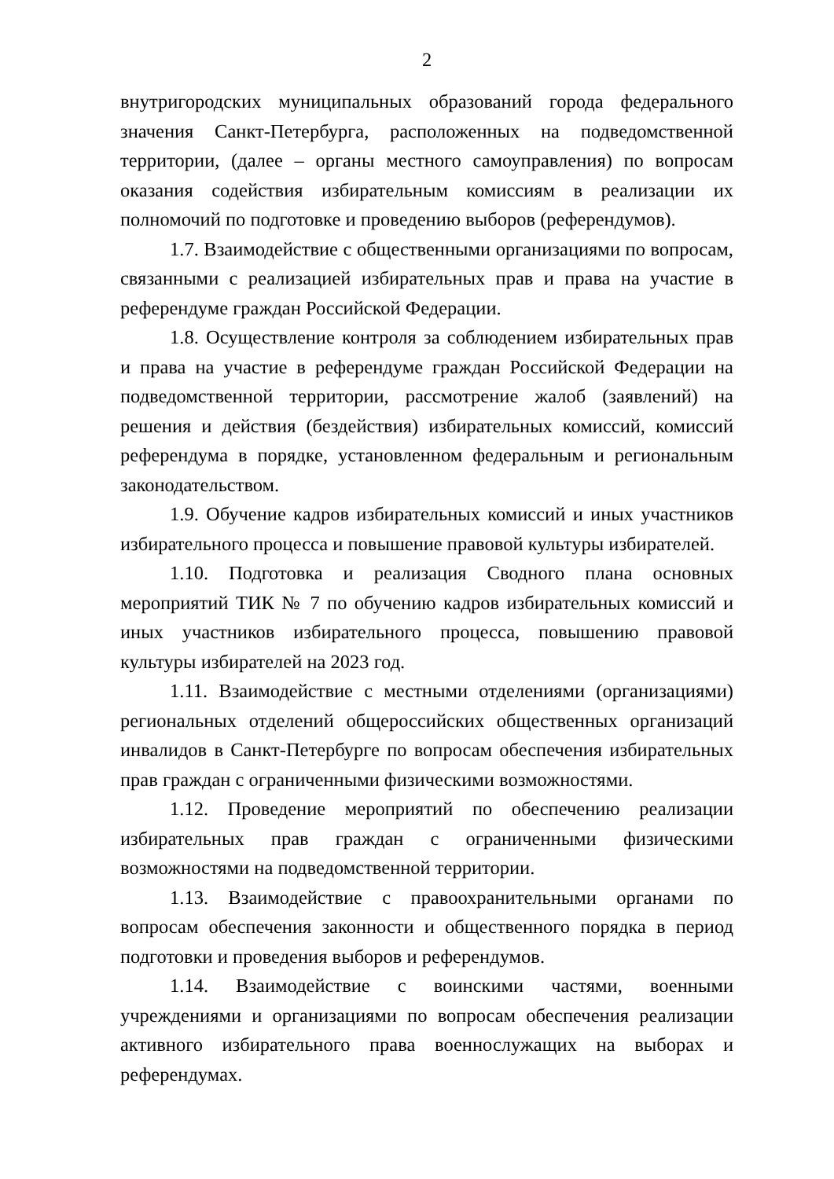2
внутригородских муниципальных образований города федерального значения Санкт-Петербурга, расположенных на подведомственной территории, (далее – органы местного самоуправления) по вопросам оказания содействия избирательным комиссиям в реализации их полномочий по подготовке и проведению выборов (референдумов).
1.7. Взаимодействие с общественными организациями по вопросам, связанными с реализацией избирательных прав и права на участие в референдуме граждан Российской Федерации.
1.8. Осуществление контроля за соблюдением избирательных прав и права на участие в референдуме граждан Российской Федерации на подведомственной территории, рассмотрение жалоб (заявлений) на решения и действия (бездействия) избирательных комиссий, комиссий референдума в порядке, установленном федеральным и региональным законодательством.
1.9. Обучение кадров избирательных комиссий и иных участников избирательного процесса и повышение правовой культуры избирателей.
1.10. Подготовка и реализация Сводного плана основных мероприятий ТИК № 7 по обучению кадров избирательных комиссий и иных участников избирательного процесса, повышению правовой культуры избирателей на 2023 год.
1.11. Взаимодействие с местными отделениями (организациями) региональных отделений общероссийских общественных организаций инвалидов в Санкт-Петербурге по вопросам обеспечения избирательных прав граждан с ограниченными физическими возможностями.
1.12. Проведение мероприятий по обеспечению реализации избирательных прав граждан с ограниченными физическими возможностями на подведомственной территории.
1.13. Взаимодействие с правоохранительными органами по вопросам обеспечения законности и общественного порядка в период подготовки и проведения выборов и референдумов.
1.14. Взаимодействие с воинскими частями, военными учреждениями и организациями по вопросам обеспечения реализации активного избирательного права военнослужащих на выборах и референдумах.